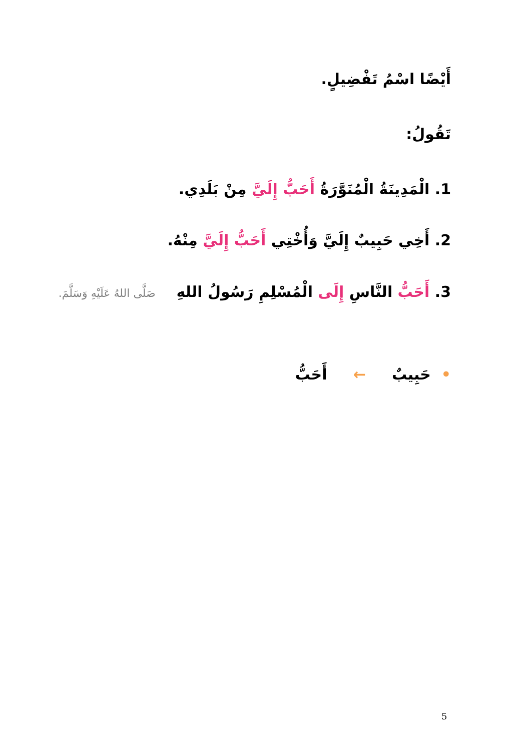أَيْضًا اسْمُ تَفْضِيلٍ.
تَقُولُ:
1. الْمَدِينَةُ الْمُنَوَّرَةُ أَحَبُّ إِلَيَّ مِنْ بَلَدِي.
2. أَخِي حَبِيبٌ إِلَيَّ وَأُخْتِي أَحَبُّ إِلَيَّ مِنْهُ.
3. أَحَبُّ النَّاسِ إِلَى الْمُسْلِمِ رَسُولُ اللهِ صَلَّى اللهُ عَلَيْهِ وَسَلَّمَ.
• حَبِيبٌ ← أَحَبُّ
5